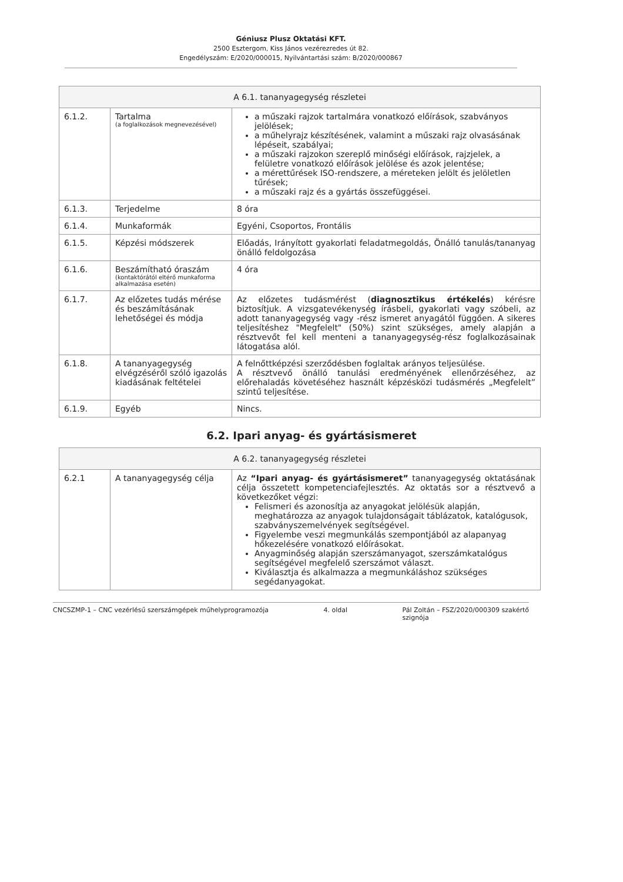Géniusz Plusz Oktatási KFT.
2500 Esztergom, Kiss János vezérezredes út 82.
Engedélyszám: E/2020/000015, Nyilvántartási szám: B/2020/000867
| A 6.1. tananyagegység részletei | | |
| --- | --- | --- |
| 6.1.2. | Tartalma (a foglalkozások megnevezésével) | a műszaki rajzok tartalmára vonatkozó előírások, szabványos jelölések; a műhelyrajz készítésének, valamint a műszaki rajz olvasásának lépéseit, szabályai; a műszaki rajzokon szereplő minőségi előírások, rajzjelek, a felületre vonatkozó előírások jelölése és azok jelentése; a mérettűrések ISO-rendszere, a méreteken jelölt és jelöletlen tűrések; a műszaki rajz és a gyártás összefüggései. |
| 6.1.3. | Terjedelme | 8 óra |
| 6.1.4. | Munkaformák | Egyéni, Csoportos, Frontális |
| 6.1.5. | Képzési módszerek | Előadás, Irányított gyakorlati feladatmegoldás, Önálló tanulás/tananyag önálló feldolgozása |
| 6.1.6. | Beszámítható óraszám (kontaktórától eltérő munkaforma alkalmazása esetén) | 4 óra |
| 6.1.7. | Az előzetes tudás mérése és beszámításának lehetőségei és módja | Az előzetes tudásmérést ( diagnosztikus értékelés ) kérésre biztosítjuk. A vizsgatevékenység írásbeli, gyakorlati vagy szóbeli, az adott tananyagegység vagy -rész ismeret anyagától függően. A sikeres teljesítéshez "Megfelelt" (50%) szint szükséges, amely alapján a résztvevőt fel kell menteni a tananyagegység-rész foglalkozásainak látogatása alól. |
| 6.1.8. | A tananyagegység elvégzéséről szóló igazolás kiadásának feltételei | A felnőttképzési szerződésben foglaltak arányos teljesülése. A résztvevő önálló tanulási eredményének ellenőrzéséhez, az előrehaladás követéséhez használt képzésközi tudásmérés „Megfelelt” szintű teljesítése. |
| 6.1.9. | Egyéb | Nincs. |
6.2. Ipari anyag- és gyártásismeret
| A 6.2. tananyagegység részletei | | |
| --- | --- | --- |
| 6.2.1 | A tananyagegység célja | Az “Ipari anyag- és gyártásismeret” tananyagegység oktatásának célja összetett kompetenciafejlesztés. Az oktatás sor a résztvevő a következőket végzi: Felismeri és azonosítja az anyagokat jelölésük alapján, meghatározza az anyagok tulajdonságait táblázatok, katalógusok, szabványszemelvények segítségével. Figyelembe veszi megmunkálás szempontjából az alapanyag hőkezelésére vonatkozó előírásokat. Anyagminőség alapján szerszámanyagot, szerszámkatalógus segítségével megfelelő szerszámot választ. Kiválasztja és alkalmazza a megmunkáláshoz szükséges segédanyagokat. |
CNCSZMP-1 – CNC vezérlésű szerszámgépek műhelyprogramozója 4. oldal Pál Zoltán – FSZ/2020/000309 szakértő
szignója